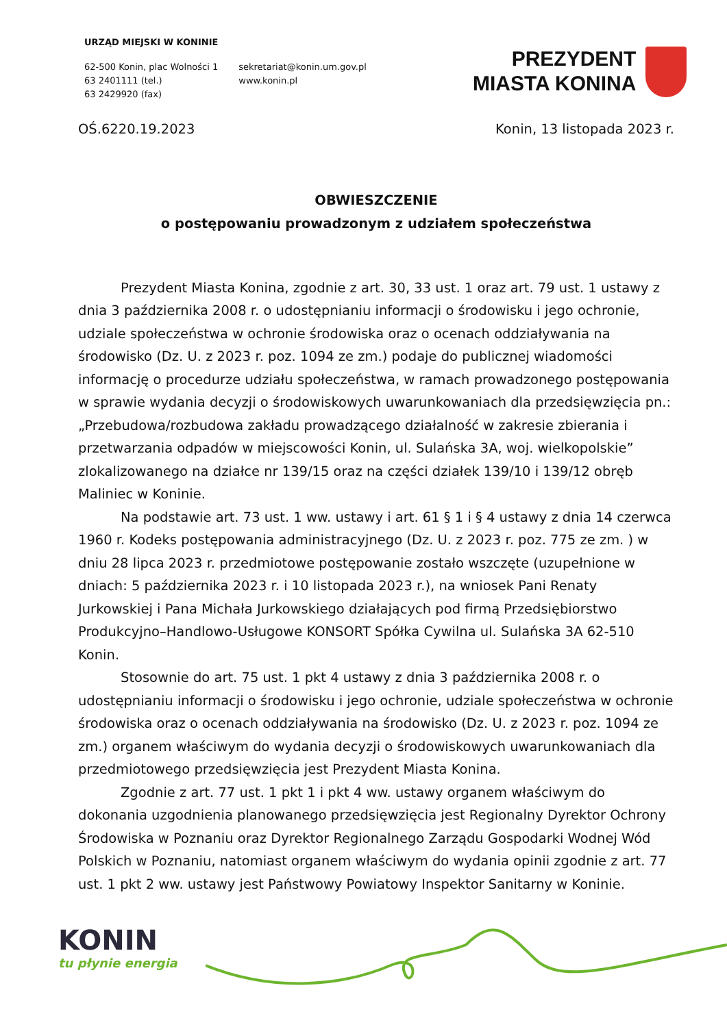URZĄD MIEJSKI W KONINIE
62-500 Konin, plac Wolności 1
63 2401111 (tel.)
63 2429920 (fax)
sekretariat@konin.um.gov.pl
www.konin.pl
PREZYDENT
MIASTA KONINA
OŚ.6220.19.2023 Konin, 13 listopada 2023 r.
OBWIESZCZENIE
o postępowaniu prowadzonym z udziałem społeczeństwa
Prezydent Miasta Konina, zgodnie z art. 30, 33 ust. 1 oraz art. 79 ust. 1 ustawy z dnia 3 października 2008 r. o udostępnianiu informacji o środowisku i jego ochronie, udziale społeczeństwa w ochronie środowiska oraz o ocenach oddziaływania na środowisko (Dz. U. z 2023 r. poz. 1094 ze zm.) podaje do publicznej wiadomości informację o procedurze udziału społeczeństwa, w ramach prowadzonego postępowania w sprawie wydania decyzji o środowiskowych uwarunkowaniach dla przedsięwzięcia pn.: „Przebudowa/rozbudowa zakładu prowadzącego działalność w zakresie zbierania i przetwarzania odpadów w miejscowości Konin, ul. Sulańska 3A, woj. wielkopolskie” zlokalizowanego na działce nr 139/15 oraz na części działek 139/10 i 139/12 obręb Maliniec w Koninie.
Na podstawie art. 73 ust. 1 ww. ustawy i art. 61 § 1 i § 4 ustawy z dnia 14 czerwca 1960 r. Kodeks postępowania administracyjnego (Dz. U. z 2023 r. poz. 775 ze zm. ) w dniu 28 lipca 2023 r. przedmiotowe postępowanie zostało wszczęte (uzupełnione w dniach: 5 października 2023 r. i 10 listopada 2023 r.), na wniosek Pani Renaty Jurkowskiej i Pana Michała Jurkowskiego działających pod firmą Przedsiębiorstwo Produkcyjno–Handlowo-Usługowe KONSORT Spółka Cywilna ul. Sulańska 3A 62-510 Konin.
Stosownie do art. 75 ust. 1 pkt 4 ustawy z dnia 3 października 2008 r. o udostępnianiu informacji o środowisku i jego ochronie, udziale społeczeństwa w ochronie środowiska oraz o ocenach oddziaływania na środowisko (Dz. U. z 2023 r. poz. 1094 ze zm.) organem właściwym do wydania decyzji o środowiskowych uwarunkowaniach dla przedmiotowego przedsięwzięcia jest Prezydent Miasta Konina.
Zgodnie z art. 77 ust. 1 pkt 1 i pkt 4 ww. ustawy organem właściwym do dokonania uzgodnienia planowanego przedsięwzięcia jest Regionalny Dyrektor Ochrony Środowiska w Poznaniu oraz Dyrektor Regionalnego Zarządu Gospodarki Wodnej Wód Polskich w Poznaniu, natomiast organem właściwym do wydania opinii zgodnie z art. 77 ust. 1 pkt 2 ww. ustawy jest Państwowy Powiatowy Inspektor Sanitarny w Koninie.
KONIN
tu płynie energia